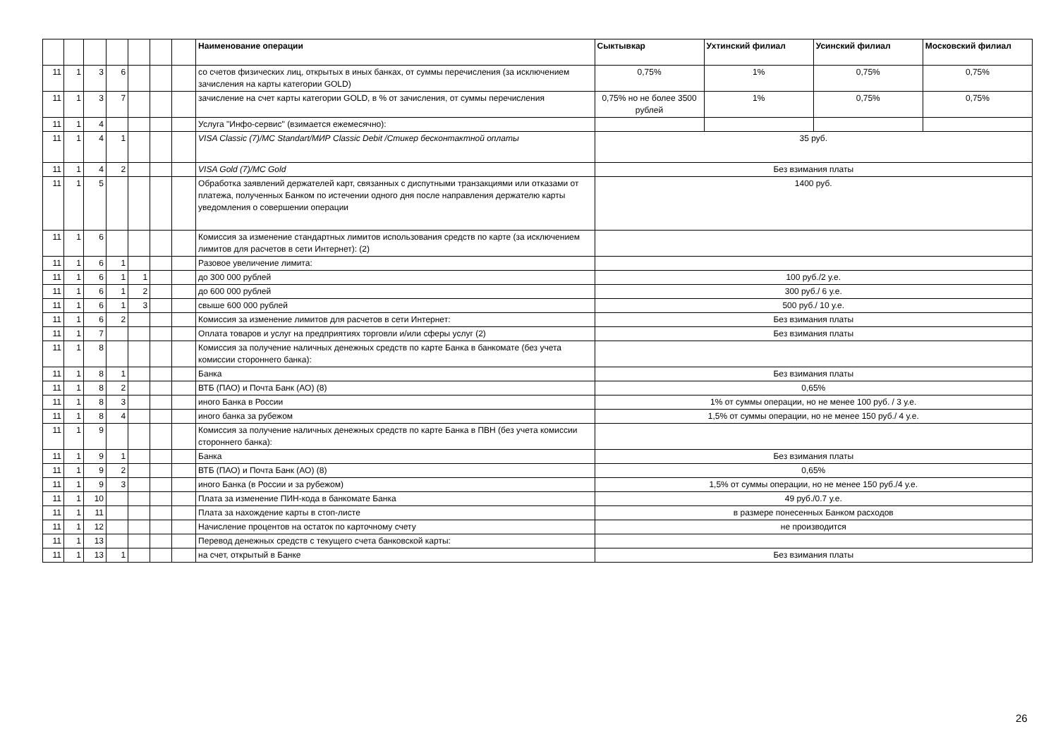| | | | | | | | Наименование операции | Сыктывкар | Ухтинский филиал | Усинский филиал | Московский филиал |
| --- | --- | --- | --- | --- | --- | --- | --- | --- | --- | --- | --- |
| 11 | 1 | 3 | 6 | | | | со счетов физических лиц, открытых в иных банках, от суммы перечисления (за исключением зачисления на карты категории GOLD) | 0,75% | 1% | 0,75% | 0,75% |
| 11 | 1 | 3 | 7 | | | | зачисление на счет карты категории GOLD, в % от зачисления, от суммы перечисления | 0,75% но не более 3500 рублей | 1% | 0,75% | 0,75% |
| 11 | 1 | 4 | | | | | Услуга "Инфо-сервис" (взимается ежемесячно): | | | | |
| 11 | 1 | 4 | 1 | | | | VISA Classic (7)/MC Standart/МИР Classic Debit /Стикер бесконтактной оплаты | 35 руб. | | | |
| 11 | 1 | 4 | 2 | | | | VISA Gold (7)/MC Gold | Без взимания платы | | | |
| 11 | 1 | 5 | | | | | Обработка заявлений держателей карт, связанных с диспутными транзакциями или отказами от платежа, полученных Банком по истечении одного дня после направления держателю карты уведомления о совершении операции | 1400 руб. | | | |
| 11 | 1 | 6 | | | | | Комиссия за изменение стандартных лимитов использования средств по карте (за исключением лимитов для расчетов в сети Интернет): (2) | | | | |
| 11 | 1 | 6 | 1 | | | | Разовое увеличение лимита: | | | | |
| 11 | 1 | 6 | 1 | 1 | | | до 300 000 рублей | 100 руб./2 у.е. | | | |
| 11 | 1 | 6 | 1 | 2 | | | до 600 000 рублей | 300 руб./ 6 у.е. | | | |
| 11 | 1 | 6 | 1 | 3 | | | свыше 600 000 рублей | 500 руб./ 10 у.е. | | | |
| 11 | 1 | 6 | 2 | | | | Комиссия за изменение лимитов для расчетов в сети Интернет: | Без взимания платы | | | |
| 11 | 1 | 7 | | | | | Оплата товаров и услуг на предприятиях торговли и/или сферы услуг (2) | Без взимания платы | | | |
| 11 | 1 | 8 | | | | | Комиссия за получение наличных денежных средств по карте Банка в банкомате (без учета комиссии стороннего банка): | | | | |
| 11 | 1 | 8 | 1 | | | | Банка | Без взимания платы | | | |
| 11 | 1 | 8 | 2 | | | | ВТБ (ПАО) и Почта Банк (АО) (8) | 0,65% | | | |
| 11 | 1 | 8 | 3 | | | | иного Банка в России | 1% от суммы операции, но не менее 100 руб. / 3 у.е. | | | |
| 11 | 1 | 8 | 4 | | | | иного банка за рубежом | 1,5% от суммы операции, но не менее 150 руб./ 4 у.е. | | | |
| 11 | 1 | 9 | | | | | Комиссия за получение наличных денежных средств по карте Банка в ПВН (без учета комиссии стороннего банка): | | | | |
| 11 | 1 | 9 | 1 | | | | Банка | Без взимания платы | | | |
| 11 | 1 | 9 | 2 | | | | ВТБ (ПАО) и Почта Банк (АО) (8) | 0,65% | | | |
| 11 | 1 | 9 | 3 | | | | иного Банка (в России и за рубежом) | 1,5% от суммы операции, но не менее 150 руб./4 у.е. | | | |
| 11 | 1 | 10 | | | | | Плата за изменение ПИН-кода в банкомате Банка | 49 руб./0.7 у.е. | | | |
| 11 | 1 | 11 | | | | | Плата за нахождение карты в стоп-листе | в размере понесенных Банком расходов | | | |
| 11 | 1 | 12 | | | | | Начисление процентов на остаток по карточному счету | не производится | | | |
| 11 | 1 | 13 | | | | | Перевод денежных средств с текущего счета банковской карты: | | | | |
| 11 | 1 | 13 | 1 | | | | на счет, открытый в Банке | Без взимания платы | | | |
26